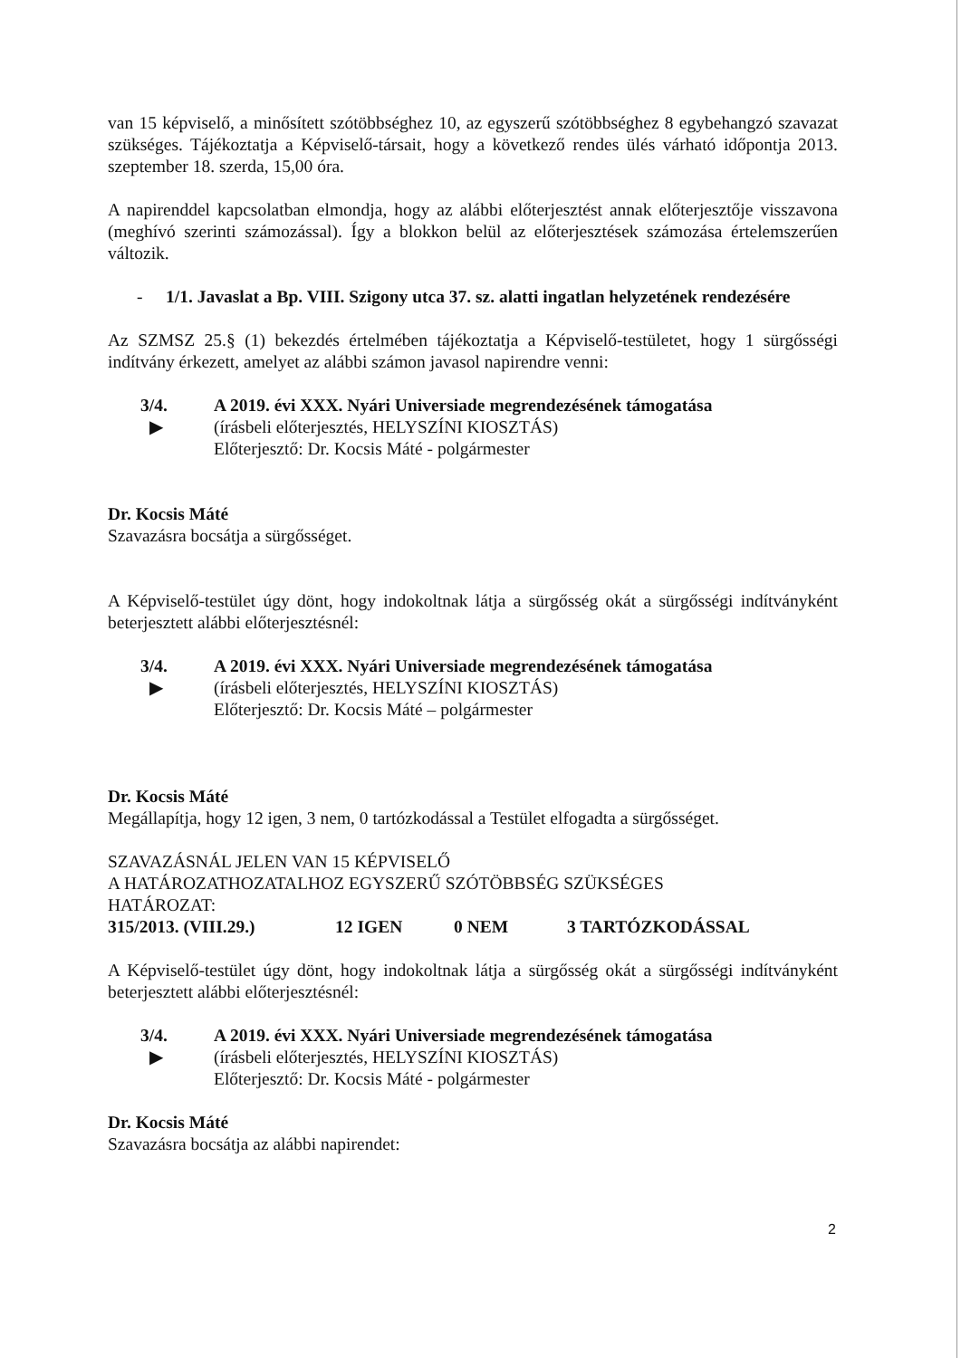van 15 képviselő, a minősített szótöbbséghez 10, az egyszerű szótöbbséghez 8 egybehangzó szavazat szükséges. Tájékoztatja a Képviselő-társait, hogy a következő rendes ülés várható időpontja 2013. szeptember 18. szerda, 15,00 óra.
A napirenddel kapcsolatban elmondja, hogy az alábbi előterjesztést annak előterjesztője visszavona (meghívó szerinti számozással). Így a blokkon belül az előterjesztések számozása értelemszerűen változik.
- 1/1. Javaslat a Bp. VIII. Szigony utca 37. sz. alatti ingatlan helyzetének rendezésére
Az SZMSZ 25.§ (1) bekezdés értelmében tájékoztatja a Képviselő-testületet, hogy 1 sürgősségi indítvány érkezett, amelyet az alábbi számon javasol napirendre venni:
3/4.
▶
A 2019. évi XXX. Nyári Universiade megrendezésének támogatása
(írásbeli előterjesztés, HELYSZÍNI KIOSZTÁS)
Előterjesztő: Dr. Kocsis Máté - polgármester
Dr. Kocsis Máté
Szavazásra bocsátja a sürgősséget.
A Képviselő-testület úgy dönt, hogy indokoltnak látja a sürgősség okát a sürgősségi indítványként beterjesztett alábbi előterjesztésnél:
3/4.
▶
A 2019. évi XXX. Nyári Universiade megrendezésének támogatása
(írásbeli előterjesztés, HELYSZÍNI KIOSZTÁS)
Előterjesztő: Dr. Kocsis Máté – polgármester
Dr. Kocsis Máté
Megállapítja, hogy 12 igen, 3 nem, 0 tartózkodással a Testület elfogadta a sürgősséget.
SZAVAZÁSNÁL JELEN VAN 15 KÉPVISELŐ
A HATÁROZATHOZATALHOZ EGYSZERŰ SZÓTÖBBSÉG SZÜKSÉGES
HATÁROZAT:
315/2013. (VIII.29.) 12 IGEN 0 NEM 3 TARTÓZKODÁSSAL
A Képviselő-testület úgy dönt, hogy indokoltnak látja a sürgősség okát a sürgősségi indítványként beterjesztett alábbi előterjesztésnél:
3/4.
▶
A 2019. évi XXX. Nyári Universiade megrendezésének támogatása
(írásbeli előterjesztés, HELYSZÍNI KIOSZTÁS)
Előterjesztő: Dr. Kocsis Máté - polgármester
Dr. Kocsis Máté
Szavazásra bocsátja az alábbi napirendet:
2